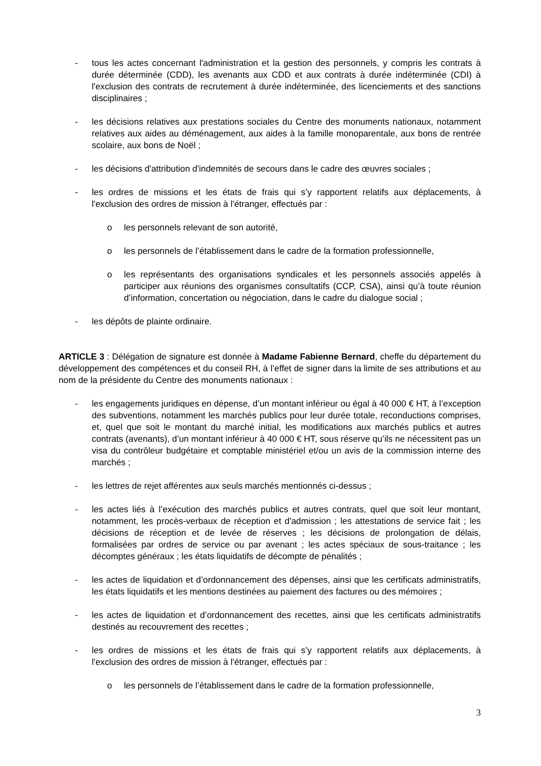- tous les actes concernant l'administration et la gestion des personnels, y compris les contrats à durée déterminée (CDD), les avenants aux CDD et aux contrats à durée indéterminée (CDI) à l'exclusion des contrats de recrutement à durée indéterminée, des licenciements et des sanctions disciplinaires ;
- les décisions relatives aux prestations sociales du Centre des monuments nationaux, notamment relatives aux aides au déménagement, aux aides à la famille monoparentale, aux bons de rentrée scolaire, aux bons de Noël ;
- les décisions d'attribution d'indemnités de secours dans le cadre des œuvres sociales ;
- les ordres de missions et les états de frais qui s’y rapportent relatifs aux déplacements, à l'exclusion des ordres de mission à l'étranger, effectués par :
o les personnels relevant de son autorité,
o les personnels de l’établissement dans le cadre de la formation professionnelle,
o les représentants des organisations syndicales et les personnels associés appelés à participer aux réunions des organismes consultatifs (CCP, CSA), ainsi qu’à toute réunion d’information, concertation ou négociation, dans le cadre du dialogue social ;
- les dépôts de plainte ordinaire.
ARTICLE 3 : Délégation de signature est donnée à Madame Fabienne Bernard, cheffe du département du développement des compétences et du conseil RH, à l’effet de signer dans la limite de ses attributions et au nom de la présidente du Centre des monuments nationaux :
- les engagements juridiques en dépense, d’un montant inférieur ou égal à 40 000 € HT, à l’exception des subventions, notamment les marchés publics pour leur durée totale, reconductions comprises, et, quel que soit le montant du marché initial, les modifications aux marchés publics et autres contrats (avenants), d’un montant inférieur à 40 000 € HT, sous réserve qu’ils ne nécessitent pas un visa du contrôleur budgétaire et comptable ministériel et/ou un avis de la commission interne des marchés ;
- les lettres de rejet afférentes aux seuls marchés mentionnés ci-dessus ;
- les actes liés à l’exécution des marchés publics et autres contrats, quel que soit leur montant, notamment, les procès-verbaux de réception et d'admission ; les attestations de service fait ; les décisions de réception et de levée de réserves ; les décisions de prolongation de délais, formalisées par ordres de service ou par avenant ; les actes spéciaux de sous-traitance ; les décomptes généraux ; les états liquidatifs de décompte de pénalités ;
- les actes de liquidation et d’ordonnancement des dépenses, ainsi que les certificats administratifs, les états liquidatifs et les mentions destinées au paiement des factures ou des mémoires ;
- les actes de liquidation et d’ordonnancement des recettes, ainsi que les certificats administratifs destinés au recouvrement des recettes ;
- les ordres de missions et les états de frais qui s’y rapportent relatifs aux déplacements, à l'exclusion des ordres de mission à l'étranger, effectués par :
o les personnels de l’établissement dans le cadre de la formation professionnelle,
3